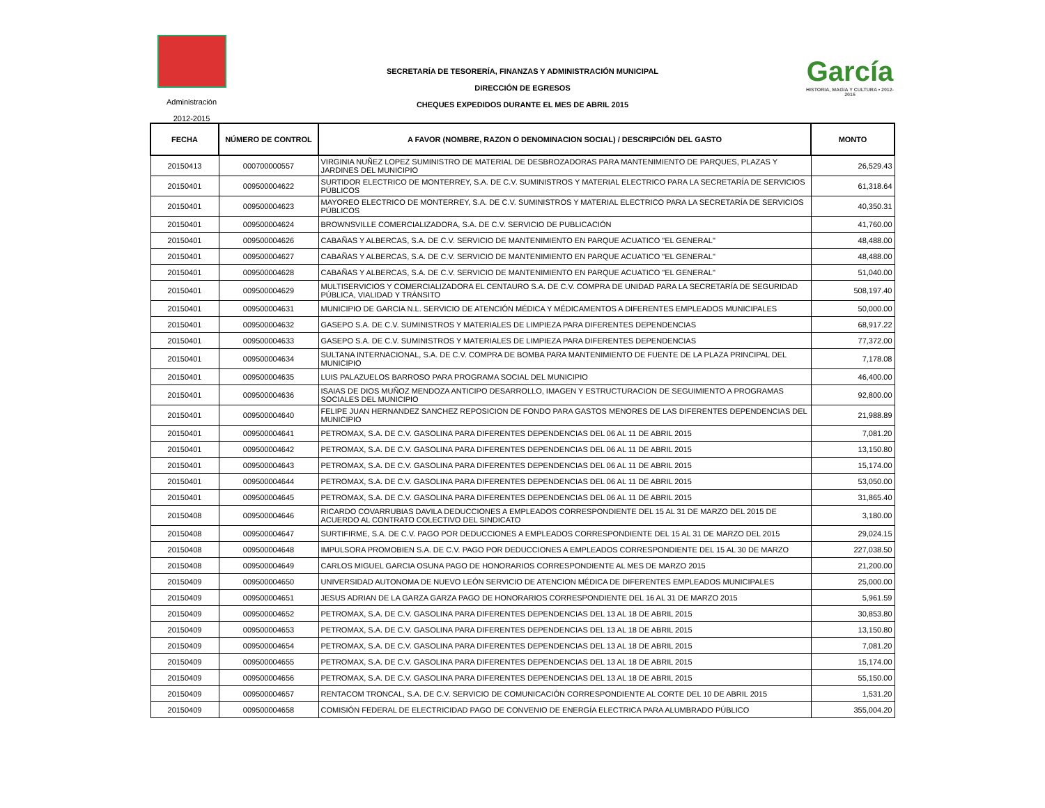Administración
2012-2015
SECRETARÍA DE TESORERÍA, FINANZAS Y ADMINISTRACIÓN MUNICIPAL
DIRECCIÓN DE EGRESOS
CHEQUES EXPEDIDOS DURANTE EL MES DE ABRIL 2015
García
HISTORIA, MAGIA Y CULTURA • 2012-2015
| FECHA | NÚMERO DE CONTROL | A FAVOR (NOMBRE, RAZON O DENOMINACION SOCIAL) / DESCRIPCIÓN DEL GASTO | MONTO |
| --- | --- | --- | --- |
| 20150413 | 000700000557 | VIRGINIA NUÑEZ LOPEZ SUMINISTRO DE MATERIAL DE DESBROZADORAS PARA MANTENIMIENTO DE PARQUES, PLAZAS Y JARDINES DEL MUNICIPIO | 26,529.43 |
| 20150401 | 009500004622 | SURTIDOR ELECTRICO DE MONTERREY, S.A. DE C.V. SUMINISTROS Y MATERIAL ELECTRICO PARA LA SECRETARÍA DE SERVICIOS PÚBLICOS | 61,318.64 |
| 20150401 | 009500004623 | MAYOREO ELECTRICO DE MONTERREY, S.A. DE C.V. SUMINISTROS Y MATERIAL ELECTRICO PARA LA SECRETARÍA DE SERVICIOS PÚBLICOS | 40,350.31 |
| 20150401 | 009500004624 | BROWNSVILLE COMERCIALIZADORA, S.A. DE C.V. SERVICIO DE PUBLICACIÓN | 41,760.00 |
| 20150401 | 009500004626 | CABAÑAS Y ALBERCAS, S.A. DE C.V. SERVICIO DE MANTENIMIENTO EN PARQUE ACUATICO "EL GENERAL" | 48,488.00 |
| 20150401 | 009500004627 | CABAÑAS Y ALBERCAS, S.A. DE C.V. SERVICIO DE MANTENIMIENTO EN PARQUE ACUATICO "EL GENERAL" | 48,488.00 |
| 20150401 | 009500004628 | CABAÑAS Y ALBERCAS, S.A. DE C.V. SERVICIO DE MANTENIMIENTO EN PARQUE ACUATICO "EL GENERAL" | 51,040.00 |
| 20150401 | 009500004629 | MULTISERVICIOS Y COMERCIALIZADORA EL CENTAURO S.A. DE C.V. COMPRA DE UNIDAD PARA LA SECRETARÍA DE SEGURIDAD PÚBLICA, VIALIDAD Y TRÁNSITO | 508,197.40 |
| 20150401 | 009500004631 | MUNICIPIO DE GARCIA N.L. SERVICIO DE ATENCIÓN MÉDICA Y MÉDICAMENTOS A DIFERENTES EMPLEADOS MUNICIPALES | 50,000.00 |
| 20150401 | 009500004632 | GASEPO S.A. DE C.V. SUMINISTROS Y MATERIALES DE LIMPIEZA PARA DIFERENTES DEPENDENCIAS | 68,917.22 |
| 20150401 | 009500004633 | GASEPO S.A. DE C.V. SUMINISTROS Y MATERIALES DE LIMPIEZA PARA DIFERENTES DEPENDENCIAS | 77,372.00 |
| 20150401 | 009500004634 | SULTANA INTERNACIONAL, S.A. DE C.V. COMPRA DE BOMBA PARA MANTENIMIENTO DE FUENTE DE LA PLAZA PRINCIPAL DEL MUNICIPIO | 7,178.08 |
| 20150401 | 009500004635 | LUIS PALAZUELOS BARROSO PARA PROGRAMA SOCIAL DEL MUNICIPIO | 46,400.00 |
| 20150401 | 009500004636 | ISAIAS DE DIOS MUÑOZ MENDOZA ANTICIPO DESARROLLO, IMAGEN Y ESTRUCTURACION DE SEGUIMIENTO A PROGRAMAS SOCIALES DEL MUNICIPIO | 92,800.00 |
| 20150401 | 009500004640 | FELIPE JUAN HERNANDEZ SANCHEZ REPOSICION DE FONDO PARA GASTOS MENORES DE LAS DIFERENTES DEPENDENCIAS DEL MUNICIPIO | 21,988.89 |
| 20150401 | 009500004641 | PETROMAX, S.A. DE C.V. GASOLINA PARA DIFERENTES DEPENDENCIAS DEL 06 AL 11 DE ABRIL 2015 | 7,081.20 |
| 20150401 | 009500004642 | PETROMAX, S.A. DE C.V. GASOLINA PARA DIFERENTES DEPENDENCIAS DEL 06 AL 11 DE ABRIL 2015 | 13,150.80 |
| 20150401 | 009500004643 | PETROMAX, S.A. DE C.V. GASOLINA PARA DIFERENTES DEPENDENCIAS DEL 06 AL 11 DE ABRIL 2015 | 15,174.00 |
| 20150401 | 009500004644 | PETROMAX, S.A. DE C.V. GASOLINA PARA DIFERENTES DEPENDENCIAS DEL 06 AL 11 DE ABRIL 2015 | 53,050.00 |
| 20150401 | 009500004645 | PETROMAX, S.A. DE C.V. GASOLINA PARA DIFERENTES DEPENDENCIAS DEL 06 AL 11 DE ABRIL 2015 | 31,865.40 |
| 20150408 | 009500004646 | RICARDO COVARRUBIAS DAVILA DEDUCCIONES A EMPLEADOS CORRESPONDIENTE DEL 15 AL 31 DE MARZO DEL 2015 DE ACUERDO AL CONTRATO COLECTIVO DEL SINDICATO | 3,180.00 |
| 20150408 | 009500004647 | SURTIFIRME, S.A. DE C.V. PAGO POR DEDUCCIONES A EMPLEADOS CORRESPONDIENTE DEL 15 AL 31 DE MARZO DEL 2015 | 29,024.15 |
| 20150408 | 009500004648 | IMPULSORA PROMOBIEN S.A. DE C.V. PAGO POR DEDUCCIONES A EMPLEADOS CORRESPONDIENTE DEL 15 AL 30 DE MARZO | 227,038.50 |
| 20150408 | 009500004649 | CARLOS MIGUEL GARCIA OSUNA PAGO DE HONORARIOS CORRESPONDIENTE AL MES DE MARZO 2015 | 21,200.00 |
| 20150409 | 009500004650 | UNIVERSIDAD AUTONOMA DE NUEVO LEÓN SERVICIO DE ATENCION MÉDICA DE DIFERENTES EMPLEADOS MUNICIPALES | 25,000.00 |
| 20150409 | 009500004651 | JESUS ADRIAN DE LA GARZA GARZA PAGO DE HONORARIOS CORRESPONDIENTE DEL 16 AL 31 DE MARZO 2015 | 5,961.59 |
| 20150409 | 009500004652 | PETROMAX, S.A. DE C.V. GASOLINA PARA DIFERENTES DEPENDENCIAS DEL 13 AL 18 DE ABRIL 2015 | 30,853.80 |
| 20150409 | 009500004653 | PETROMAX, S.A. DE C.V. GASOLINA PARA DIFERENTES DEPENDENCIAS DEL 13 AL 18 DE ABRIL 2015 | 13,150.80 |
| 20150409 | 009500004654 | PETROMAX, S.A. DE C.V. GASOLINA PARA DIFERENTES DEPENDENCIAS DEL 13 AL 18 DE ABRIL 2015 | 7,081.20 |
| 20150409 | 009500004655 | PETROMAX, S.A. DE C.V. GASOLINA PARA DIFERENTES DEPENDENCIAS DEL 13 AL 18 DE ABRIL 2015 | 15,174.00 |
| 20150409 | 009500004656 | PETROMAX, S.A. DE C.V. GASOLINA PARA DIFERENTES DEPENDENCIAS DEL 13 AL 18 DE ABRIL 2015 | 55,150.00 |
| 20150409 | 009500004657 | RENTACOM TRONCAL, S.A. DE C.V. SERVICIO DE COMUNICACIÓN CORRESPONDIENTE AL CORTE DEL 10 DE ABRIL 2015 | 1,531.20 |
| 20150409 | 009500004658 | COMISIÓN FEDERAL DE ELECTRICIDAD PAGO DE CONVENIO DE ENERGÍA ELECTRICA PARA ALUMBRADO PÚBLICO | 355,004.20 |